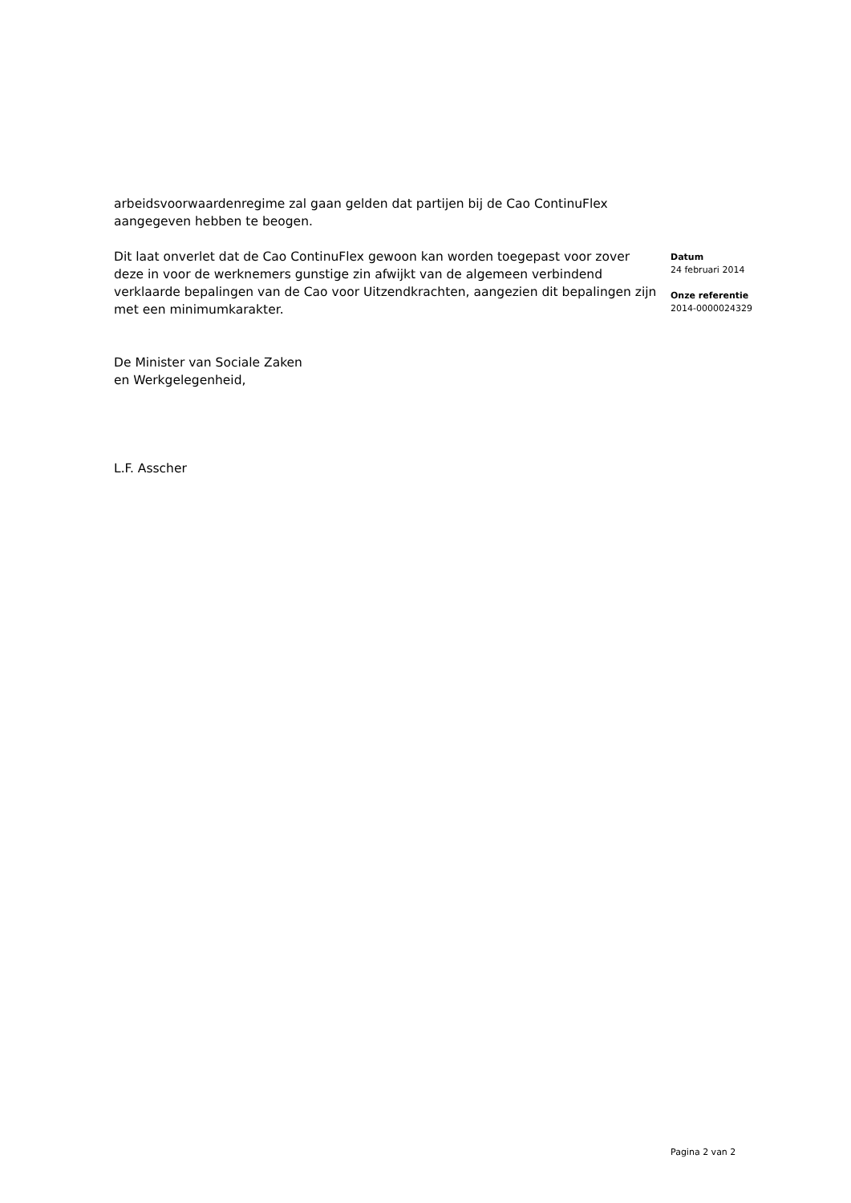arbeidsvoorwaardenregime zal gaan gelden dat partijen bij de Cao ContinuFlex aangegeven hebben te beogen.
Dit laat onverlet dat de Cao ContinuFlex gewoon kan worden toegepast voor zover deze in voor de werknemers gunstige zin afwijkt van de algemeen verbindend verklaarde bepalingen van de Cao voor Uitzendkrachten, aangezien dit bepalingen zijn met een minimumkarakter.
De Minister van Sociale Zaken
en Werkgelegenheid,
L.F. Asscher
Datum
24 februari 2014
Onze referentie
2014-0000024329
Pagina 2 van 2